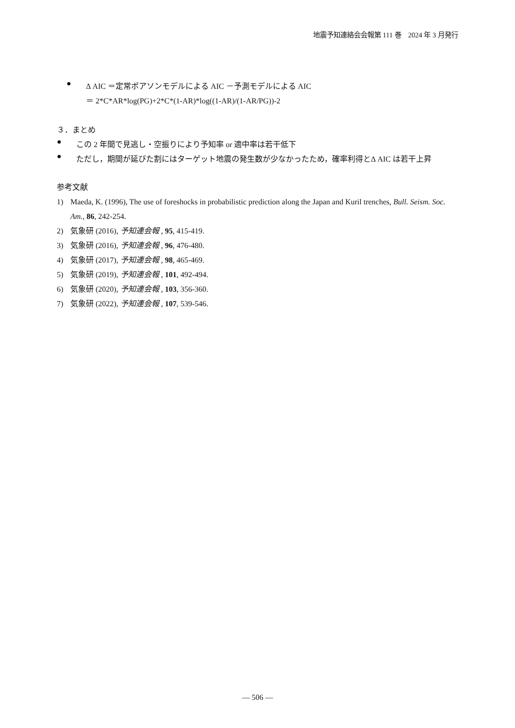地震予知連絡会会報第 111 巻　2024 年 3 月発行
●
Δ AIC ＝定常ポアソンモデルによる AIC －予測モデルによる AIC
＝ 2*C*AR*log(PG)+2*C*(1-AR)*log((1-AR)/(1-AR/PG))-2
３．まとめ
●
この 2 年間で見逃し・空振りにより予知率 or 適中率は若干低下
●
ただし，期間が延びた割にはターゲット地震の発生数が少なかったため，確率利得とΔ AIC は若干上昇
参考文献
1) Maeda, K. (1996), The use of foreshocks in probabilistic prediction along the Japan and Kuril trenches, Bull. Seism. Soc. Am., 86, 242-254.
2) 気象研 (2016), 予知連会報 , 95, 415-419.
3) 気象研 (2016), 予知連会報 , 96, 476-480.
4) 気象研 (2017), 予知連会報 , 98, 465-469.
5) 気象研 (2019), 予知連会報 , 101, 492-494.
6) 気象研 (2020), 予知連会報 , 103, 356-360.
7) 気象研 (2022), 予知連会報 , 107, 539-546.
― 506 ―